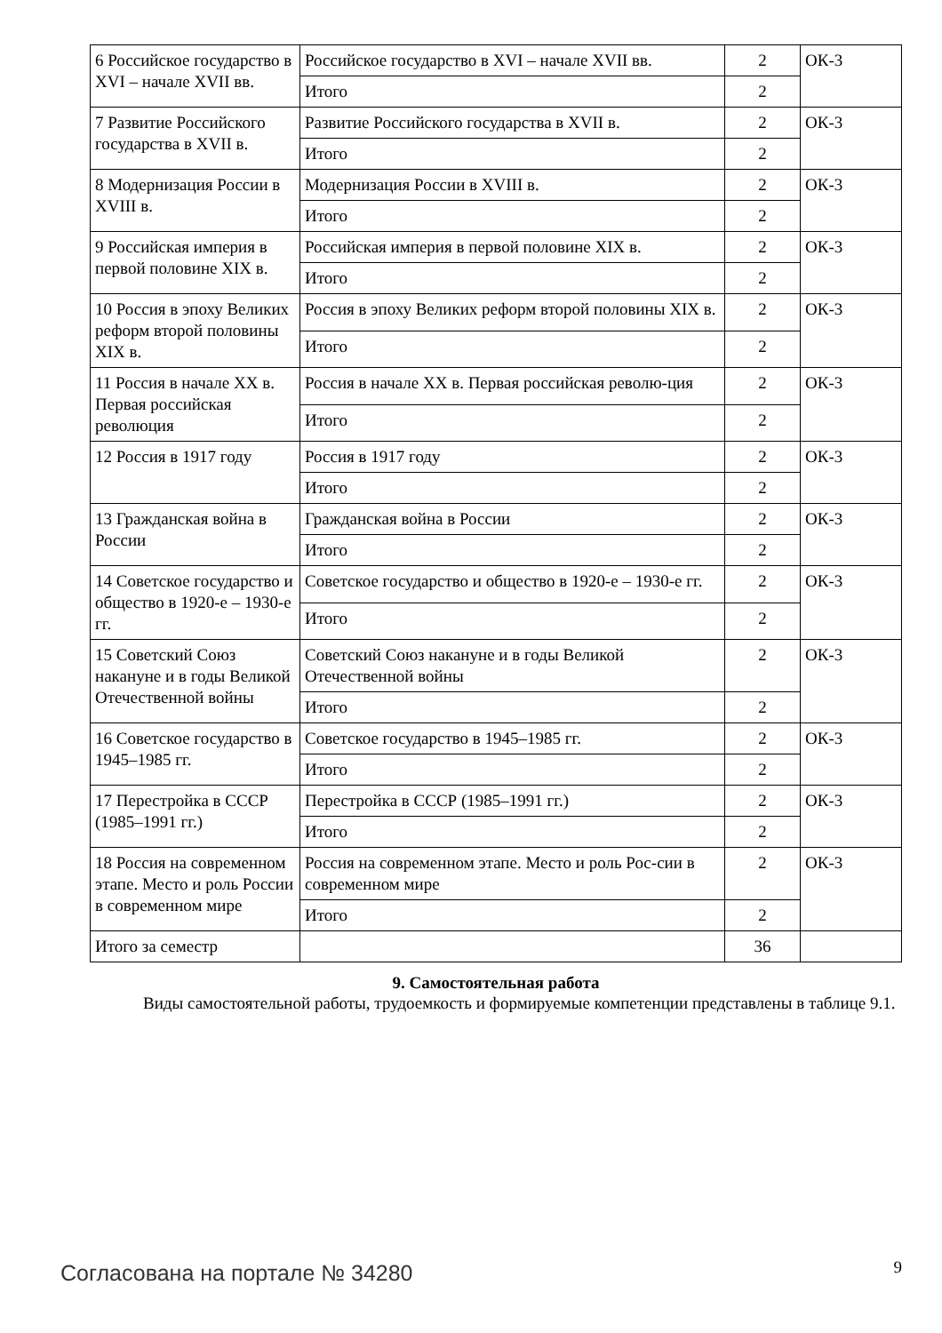| 6 Российское государство в XVI – начале XVII вв. | Российское государство в XVI – начале XVII вв. | 2 | ОК-3 |
| | Итого | 2 | |
| 7 Развитие Российского государства в XVII в. | Развитие Российского государства в XVII в. | 2 | ОК-3 |
| | Итого | 2 | |
| 8 Модернизация России в XVIII в. | Модернизация России в XVIII в. | 2 | ОК-3 |
| | Итого | 2 | |
| 9 Российская империя в первой половине XIX в. | Российская империя в первой половине XIX в. | 2 | ОК-3 |
| | Итого | 2 | |
| 10 Россия в эпоху Великих реформ второй половины XIX в. | Россия в эпоху Великих реформ второй половины XIX в. | 2 | ОК-3 |
| | Итого | 2 | |
| 11 Россия в начале XX в. Первая российская революция | Россия в начале XX в. Первая российская револю-ция | 2 | ОК-3 |
| | Итого | 2 | |
| 12 Россия в 1917 году | Россия в 1917 году | 2 | ОК-3 |
| | Итого | 2 | |
| 13 Гражданская война в России | Гражданская война в России | 2 | ОК-3 |
| | Итого | 2 | |
| 14 Советское государство и общество в 1920-е – 1930-е гг. | Советское государство и общество в 1920-е – 1930-е гг. | 2 | ОК-3 |
| | Итого | 2 | |
| 15 Советский Союз накануне и в годы Великой Отечественной войны | Советский Союз накануне и в годы Великой Отечественной войны | 2 | ОК-3 |
| | Итого | 2 | |
| 16 Советское государство в 1945–1985 гг. | Советское государство в 1945–1985 гг. | 2 | ОК-3 |
| | Итого | 2 | |
| 17 Перестройка в СССР (1985–1991 гг.) | Перестройка в СССР (1985–1991 гг.) | 2 | ОК-3 |
| | Итого | 2 | |
| 18 Россия на современном этапе. Место и роль России в современном мире | Россия на современном этапе. Место и роль Рос-сии в современном мире | 2 | ОК-3 |
| | Итого | 2 | |
| Итого за семестр | | 36 | |
9. Самостоятельная работа
Виды самостоятельной работы, трудоемкость и формируемые компетенции представлены в таблице 9.1.
Согласована на портале № 34280 9